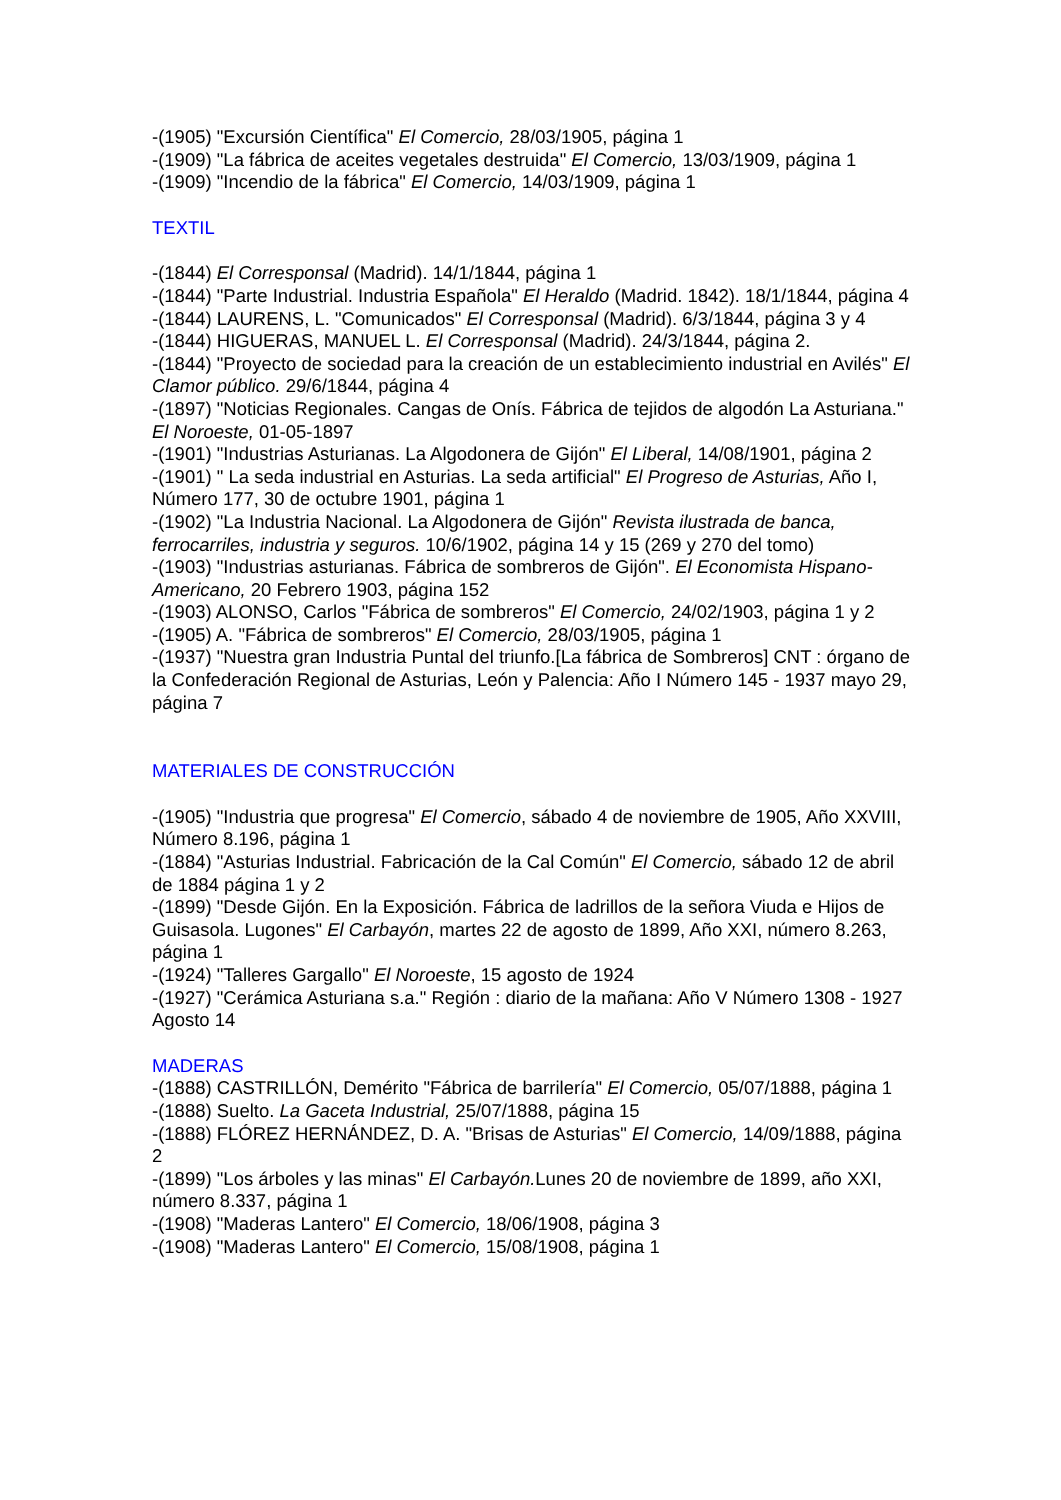-(1905) "Excursión Científica" El Comercio, 28/03/1905, página 1
-(1909) "La fábrica de aceites vegetales destruida" El Comercio, 13/03/1909, página 1
-(1909) "Incendio de la fábrica" El Comercio, 14/03/1909, página 1
TEXTIL
-(1844) El Corresponsal (Madrid). 14/1/1844, página 1
-(1844) "Parte Industrial. Industria Española" El Heraldo (Madrid. 1842). 18/1/1844, página 4
-(1844) LAURENS, L. "Comunicados" El Corresponsal (Madrid). 6/3/1844, página 3 y 4
-(1844) HIGUERAS, MANUEL L. El Corresponsal (Madrid). 24/3/1844, página 2.
-(1844) "Proyecto de sociedad para la creación de un establecimiento industrial en Avilés" El Clamor público. 29/6/1844, página 4
-(1897) "Noticias Regionales. Cangas de Onís. Fábrica de tejidos de algodón La Asturiana." El Noroeste, 01-05-1897
-(1901) "Industrias Asturianas. La Algodonera de Gijón" El Liberal, 14/08/1901, página 2
-(1901) " La seda industrial en Asturias. La seda artificial" El Progreso de Asturias, Año I, Número 177, 30 de octubre 1901, página 1
-(1902) "La Industria Nacional. La Algodonera de Gijón" Revista ilustrada de banca, ferrocarriles, industria y seguros. 10/6/1902, página 14 y 15 (269 y 270 del tomo)
-(1903) "Industrias asturianas. Fábrica de sombreros de Gijón". El Economista Hispano-Americano, 20 Febrero 1903, página 152
-(1903) ALONSO, Carlos "Fábrica de sombreros" El Comercio, 24/02/1903, página 1 y 2
-(1905) A. "Fábrica de sombreros" El Comercio, 28/03/1905, página 1
-(1937) "Nuestra gran Industria Puntal del triunfo.[La fábrica de Sombreros] CNT : órgano de la Confederación Regional de Asturias, León y Palencia: Año I Número 145 - 1937 mayo 29, página 7
MATERIALES DE CONSTRUCCIÓN
-(1905) "Industria que progresa" El Comercio, sábado 4 de noviembre de 1905, Año XXVIII, Número 8.196, página 1
-(1884) "Asturias Industrial. Fabricación de la Cal Común" El Comercio, sábado 12 de abril de 1884 página 1 y 2
-(1899) "Desde Gijón. En la Exposición. Fábrica de ladrillos de la señora Viuda e Hijos de Guisasola. Lugones" El Carbayón, martes 22 de agosto de 1899, Año XXI, número 8.263, página 1
-(1924) "Talleres Gargallo" El Noroeste, 15 agosto de 1924
-(1927) "Cerámica Asturiana s.a." Región : diario de la mañana: Año V Número 1308 - 1927 Agosto 14
MADERAS
-(1888) CASTRILLÓN, Demérito "Fábrica de barrilería" El Comercio, 05/07/1888, página 1
-(1888) Suelto. La Gaceta Industrial, 25/07/1888, página 15
-(1888) FLÓREZ HERNÁNDEZ, D. A. "Brisas de Asturias" El Comercio, 14/09/1888, página 2
-(1899) "Los árboles y las minas" El Carbayón. Lunes 20 de noviembre de 1899, año XXI, número 8.337, página 1
-(1908) "Maderas Lantero" El Comercio, 18/06/1908, página 3
-(1908) "Maderas Lantero" El Comercio, 15/08/1908, página 1